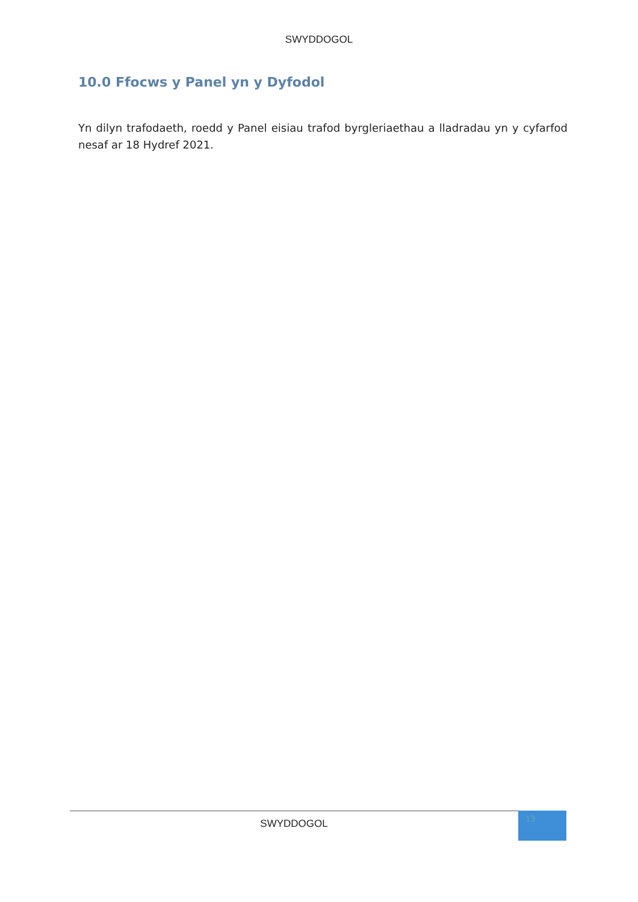SWYDDOGOL
10.0 Ffocws y Panel yn y Dyfodol
Yn dilyn trafodaeth, roedd y Panel eisiau trafod byrgleriaethau a lladradau yn y cyfarfod nesaf ar 18 Hydref 2021.
SWYDDOGOL
13